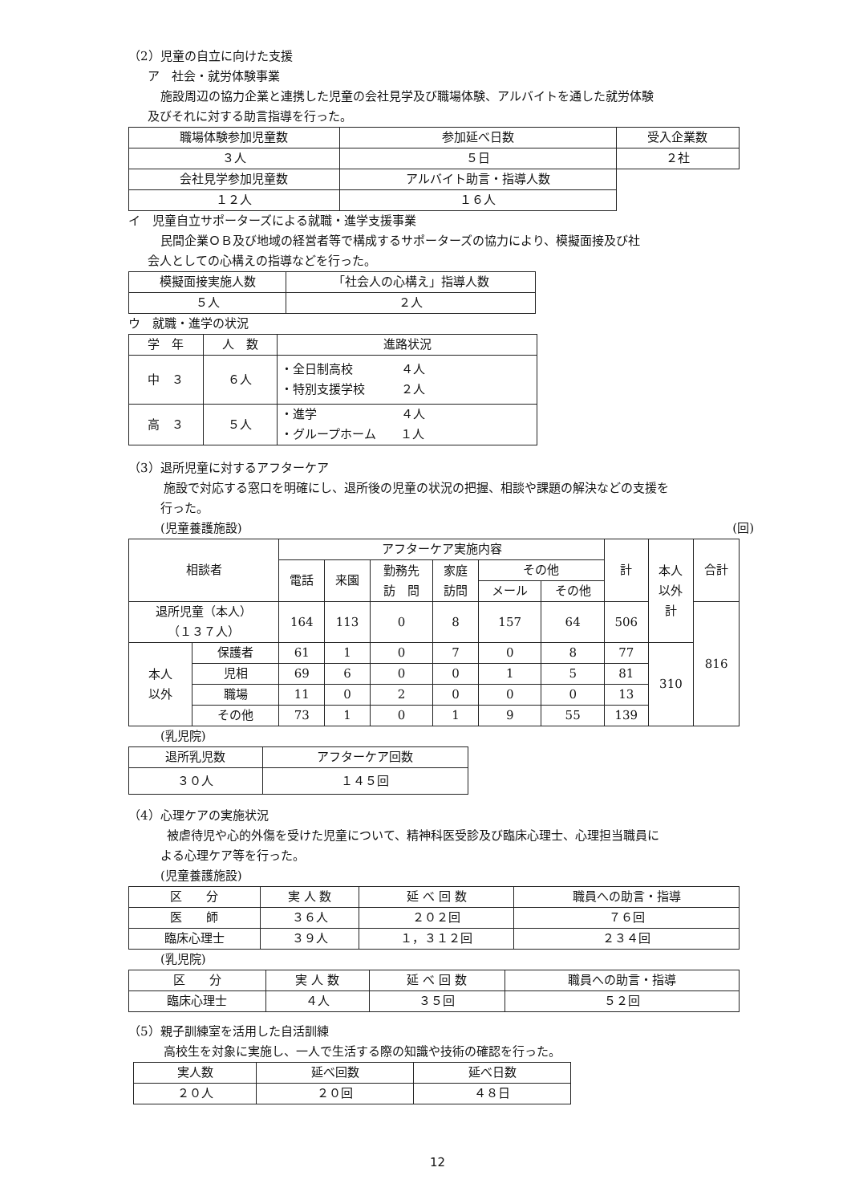（2）児童の自立に向けた支援
ア　社会・就労体験事業
施設周辺の協力企業と連携した児童の会社見学及び職場体験、アルバイトを通した就労体験
及びそれに対する助言指導を行った。
| 職場体験参加児童数 | 参加延べ日数 | 受入企業数 |
| --- | --- | --- |
| ３人 | ５日 | ２社 |
| 会社見学参加児童数 | アルバイト助言・指導人数 | |
| １２人 | １６人 | |
イ　児童自立サポーターズによる就職・進学支援事業
民間企業ＯＢ及び地域の経営者等で構成するサポーターズの協力により、模擬面接及び社
会人としての心構えの指導などを行った。
| 模擬面接実施人数 | 「社会人の心構え」指導人数 |
| --- | --- |
| ５人 | ２人 |
ウ　就職・進学の状況
| 学 年 | 人 数 | 進路状況 |
| --- | --- | --- |
| 中 ３ | ６人 | ・全日制高校 ４人 ・特別支援学校 ２人 |
| 高 ３ | ５人 | ・進学 ４人 ・グループホーム １人 |
（3）退所児童に対するアフターケア
施設で対応する窓口を明確にし、退所後の児童の状況の把握、相談や課題の解決などの支援を
行った。
(児童養護施設) (回)
| 相談者 | | アフターケア実施内容 | | | | | | 計 | 本人 以外 計 | 合計 |
| --- | --- | --- | --- | --- | --- | --- | --- | --- | --- | --- |
| | | 電話 | 来園 | 勤務先 訪 問 | 家庭 訪問 | その他 | | | | |
| | | | | | | メール | その他 | | | |
| 退所児童（本人） （１３７人） | | 164 | 113 | 0 | 8 | 157 | 64 | 506 | | 816 |
| 本人 以外 | 保護者 | 61 | 1 | 0 | 7 | 0 | 8 | 77 | 310 | |
| | 児相 | 69 | 6 | 0 | 0 | 1 | 5 | 81 | | |
| | 職場 | 11 | 0 | 2 | 0 | 0 | 0 | 13 | | |
| | その他 | 73 | 1 | 0 | 1 | 9 | 55 | 139 | | |
(乳児院)
| 退所乳児数 | アフターケア回数 |
| --- | --- |
| ３０人 | １４５回 |
（4）心理ケアの実施状況
被虐待児や心的外傷を受けた児童について、精神科医受診及び臨床心理士、心理担当職員に
よる心理ケア等を行った。
(児童養護施設)
| 区 分 | 実 人 数 | 延 べ 回 数 | 職員への助言・指導 |
| --- | --- | --- | --- |
| 医 師 | ３６人 | ２０２回 | ７６回 |
| 臨床心理士 | ３９人 | １，３１２回 | ２３４回 |
(乳児院)
| 区 分 | 実 人 数 | 延 べ 回 数 | 職員への助言・指導 |
| --- | --- | --- | --- |
| 臨床心理士 | ４人 | ３５回 | ５２回 |
（5）親子訓練室を活用した自活訓練
高校生を対象に実施し、一人で生活する際の知識や技術の確認を行った。
| 実人数 | 延べ回数 | 延べ日数 |
| --- | --- | --- |
| ２０人 | ２０回 | ４８日 |
12